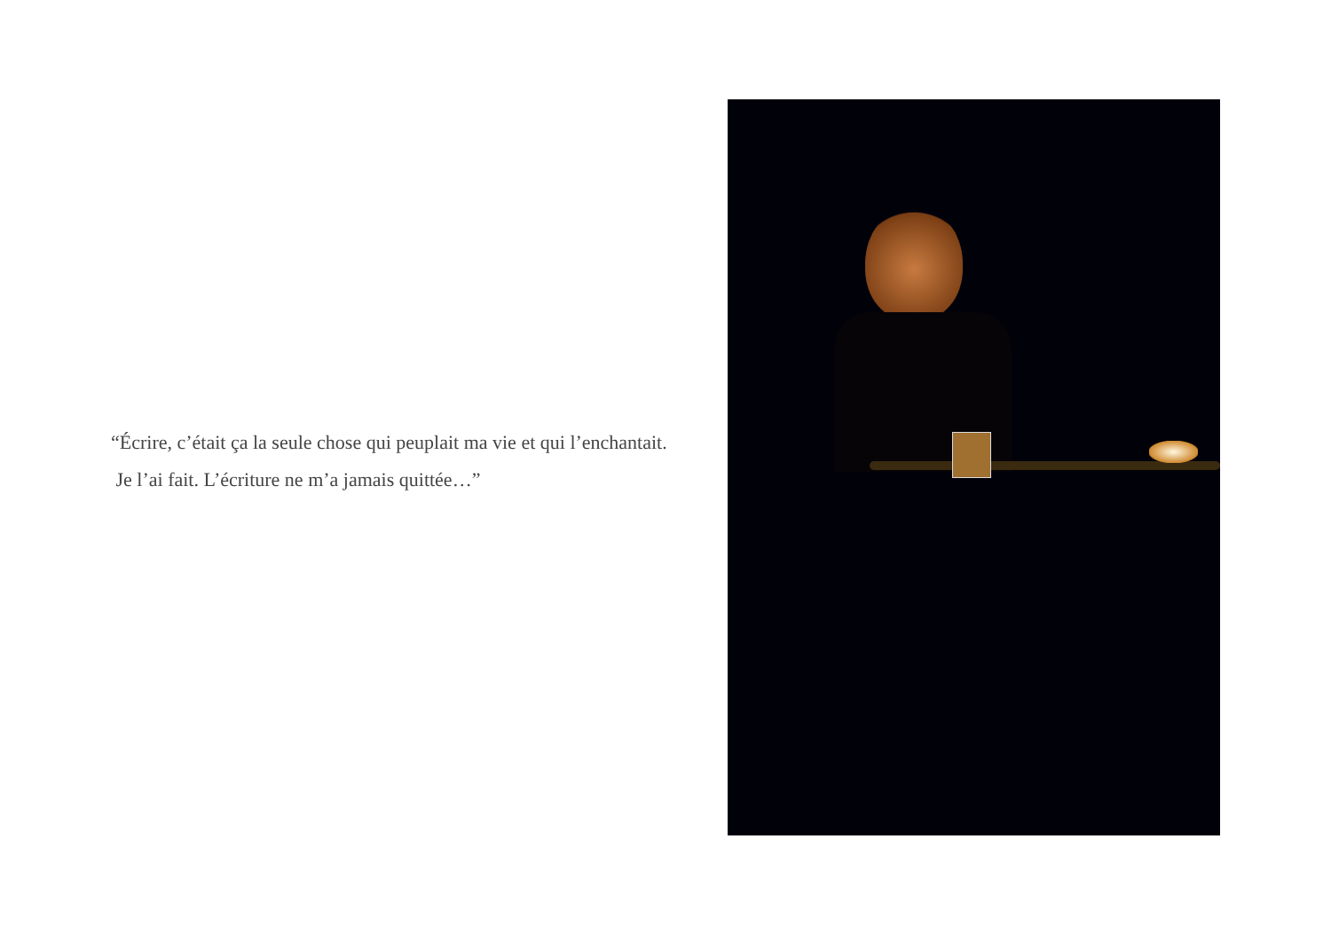“Écrire, c’était ça la seule chose qui peuplait ma vie et qui l’enchantait.
Je l’ai fait. L’écriture ne m’a jamais quittée…”